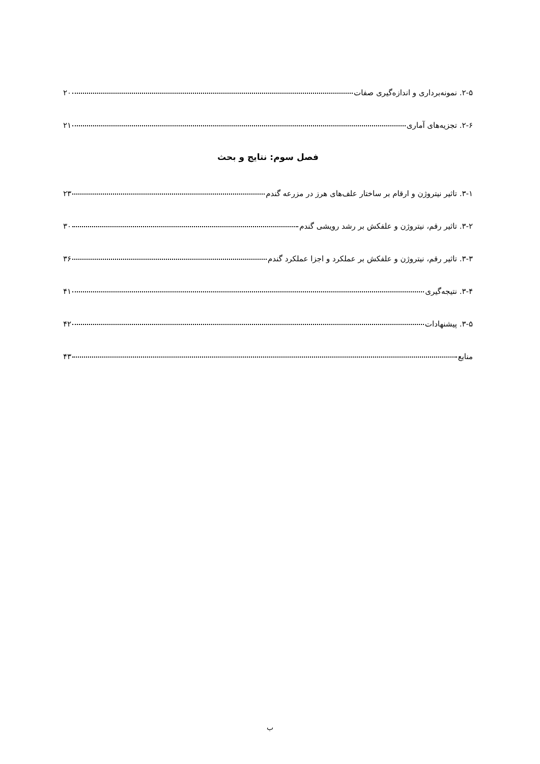۲-۵. نمونه‌برداری و اندازه‌گیری صفات ۲۰
۲-۶. تجزیه‌های آماری ۲۱
فصل سوم: نتایج و بحث
۳-۱. تاثیر نیتروژن و ارقام بر ساختار علف‌های هرز در مزرعه گندم ۲۳
۳-۲. تاثیر رقم، نیتروژن و علفکش بر رشد رویشی گندم ۳۰
۳-۳. تاثیر رقم، نیتروژن و علفکش بر عملکرد و اجزا عملکرد گندم ۳۶
۳-۴. نتیجه‌گیری ۴۱
۳-۵. پیشنهادات ۴۲
منابع ۴۳
ب